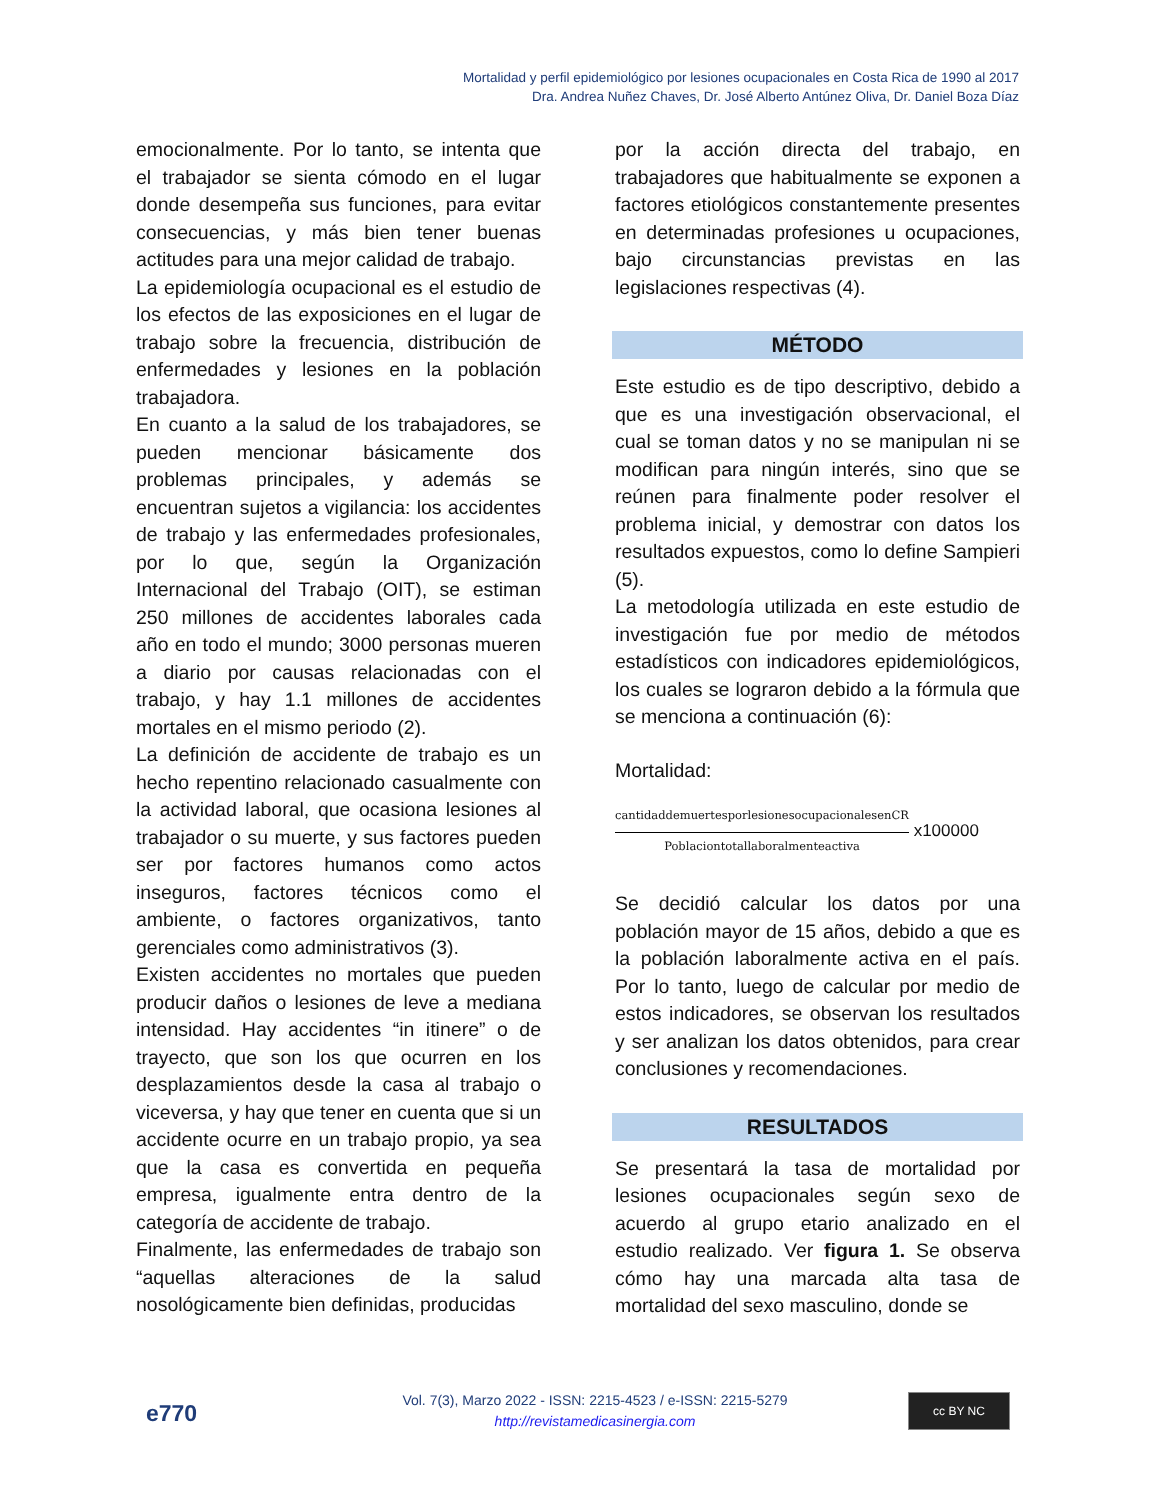Mortalidad y perfil epidemiológico por lesiones ocupacionales en Costa Rica de 1990 al 2017
Dra. Andrea Nuñez Chaves, Dr. José Alberto Antúnez Oliva, Dr. Daniel Boza Díaz
emocionalmente. Por lo tanto, se intenta que el trabajador se sienta cómodo en el lugar donde desempeña sus funciones, para evitar consecuencias, y más bien tener buenas actitudes para una mejor calidad de trabajo.
La epidemiología ocupacional es el estudio de los efectos de las exposiciones en el lugar de trabajo sobre la frecuencia, distribución de enfermedades y lesiones en la población trabajadora.
En cuanto a la salud de los trabajadores, se pueden mencionar básicamente dos problemas principales, y además se encuentran sujetos a vigilancia: los accidentes de trabajo y las enfermedades profesionales, por lo que, según la Organización Internacional del Trabajo (OIT), se estiman 250 millones de accidentes laborales cada año en todo el mundo; 3000 personas mueren a diario por causas relacionadas con el trabajo, y hay 1.1 millones de accidentes mortales en el mismo periodo (2).
La definición de accidente de trabajo es un hecho repentino relacionado casualmente con la actividad laboral, que ocasiona lesiones al trabajador o su muerte, y sus factores pueden ser por factores humanos como actos inseguros, factores técnicos como el ambiente, o factores organizativos, tanto gerenciales como administrativos (3).
Existen accidentes no mortales que pueden producir daños o lesiones de leve a mediana intensidad. Hay accidentes “in itinere” o de trayecto, que son los que ocurren en los desplazamientos desde la casa al trabajo o viceversa, y hay que tener en cuenta que si un accidente ocurre en un trabajo propio, ya sea que la casa es convertida en pequeña empresa, igualmente entra dentro de la categoría de accidente de trabajo.
Finalmente, las enfermedades de trabajo son “aquellas alteraciones de la salud nosológicamente bien definidas, producidas
por la acción directa del trabajo, en trabajadores que habitualmente se exponen a factores etiológicos constantemente presentes en determinadas profesiones u ocupaciones, bajo circunstancias previstas en las legislaciones respectivas (4).
MÉTODO
Este estudio es de tipo descriptivo, debido a que es una investigación observacional, el cual se toman datos y no se manipulan ni se modifican para ningún interés, sino que se reúnen para finalmente poder resolver el problema inicial, y demostrar con datos los resultados expuestos, como lo define Sampieri (5).
La metodología utilizada en este estudio de investigación fue por medio de métodos estadísticos con indicadores epidemiológicos, los cuales se lograron debido a la fórmula que se menciona a continuación (6):
Mortalidad:
cantidaddemuertesporlesionesocupacionalesenCR
Poblaciontotallaboralmenteactiva
x100000
Se decidió calcular los datos por una población mayor de 15 años, debido a que es la población laboralmente activa en el país. Por lo tanto, luego de calcular por medio de estos indicadores, se observan los resultados y ser analizan los datos obtenidos, para crear conclusiones y recomendaciones.
RESULTADOS
Se presentará la tasa de mortalidad por lesiones ocupacionales según sexo de acuerdo al grupo etario analizado en el estudio realizado. Ver figura 1. Se observa cómo hay una marcada alta tasa de mortalidad del sexo masculino, donde se
e770
Vol. 7(3), Marzo 2022 - ISSN: 2215-4523 / e-ISSN: 2215-5279
http://revistamedicasinergia.com
cc BY NC